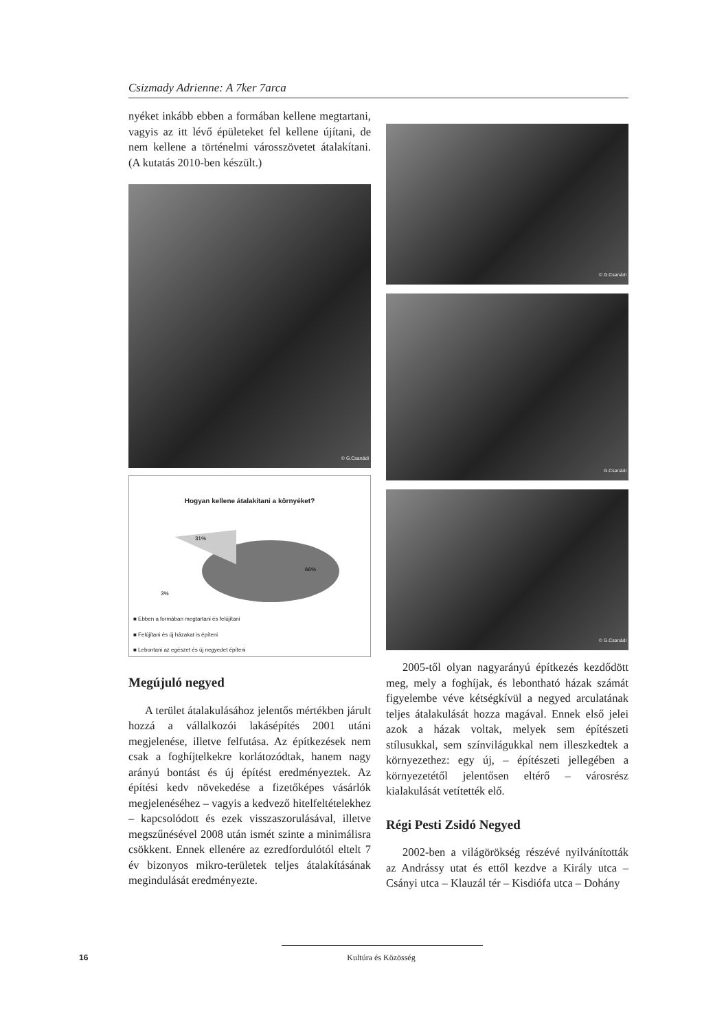Csizmady Adrienne: A 7ker 7arca
nyéket inkább ebben a formában kellene megtartani, vagyis az itt lévő épületeket fel kellene újítani, de nem kellene a történelmi városszövetet átalakítani. (A kutatás 2010-ben készült.)
© G.Csanádi
Hogyan kellene átalakítani a környéket?
31%
66%
3%
■ Ebben a formában megtartani és felújítani
■ Felújítani és új házakat is építeni
■ Lebontani az egészet és új negyedet építeni
Megújuló negyed
A terület átalakulásához jelentős mértékben járult hozzá a vállalkozói lakásépítés 2001 utáni megjelenése, illetve felfutása. Az építkezések nem csak a foghíjtelkekre korlátozódtak, hanem nagy arányú bontást és új építést eredményeztek. Az építési kedv növekedése a fizetőképes vásárlók megjelenéséhez – vagyis a kedvező hitelfeltételekhez – kapcsolódott és ezek visszaszorulásával, illetve megszűnésével 2008 után ismét szinte a minimálisra csökkent. Ennek ellenére az ezredfordulótól eltelt 7 év bizonyos mikro-területek teljes átalakításának megindulását eredményezte.
© G.Csanádi
G.Csanádi
© G.Csanádi
2005-től olyan nagyarányú építkezés kezdődött meg, mely a foghíjak, és lebontható házak számát figyelembe véve kétségkívül a negyed arculatának teljes átalakulását hozza magával. Ennek első jelei azok a házak voltak, melyek sem építészeti stílusukkal, sem színvilágukkal nem illeszkedtek a környezethez: egy új, – építészeti jellegében a környezetétől jelentősen eltérő – városrész kialakulását vetítették elő.
Régi Pesti Zsidó Negyed
2002-ben a világörökség részévé nyilvánították az Andrássy utat és ettől kezdve a Király utca – Csányi utca – Klauzál tér – Kisdiófa utca – Dohány
16 Kultúra és Közösség